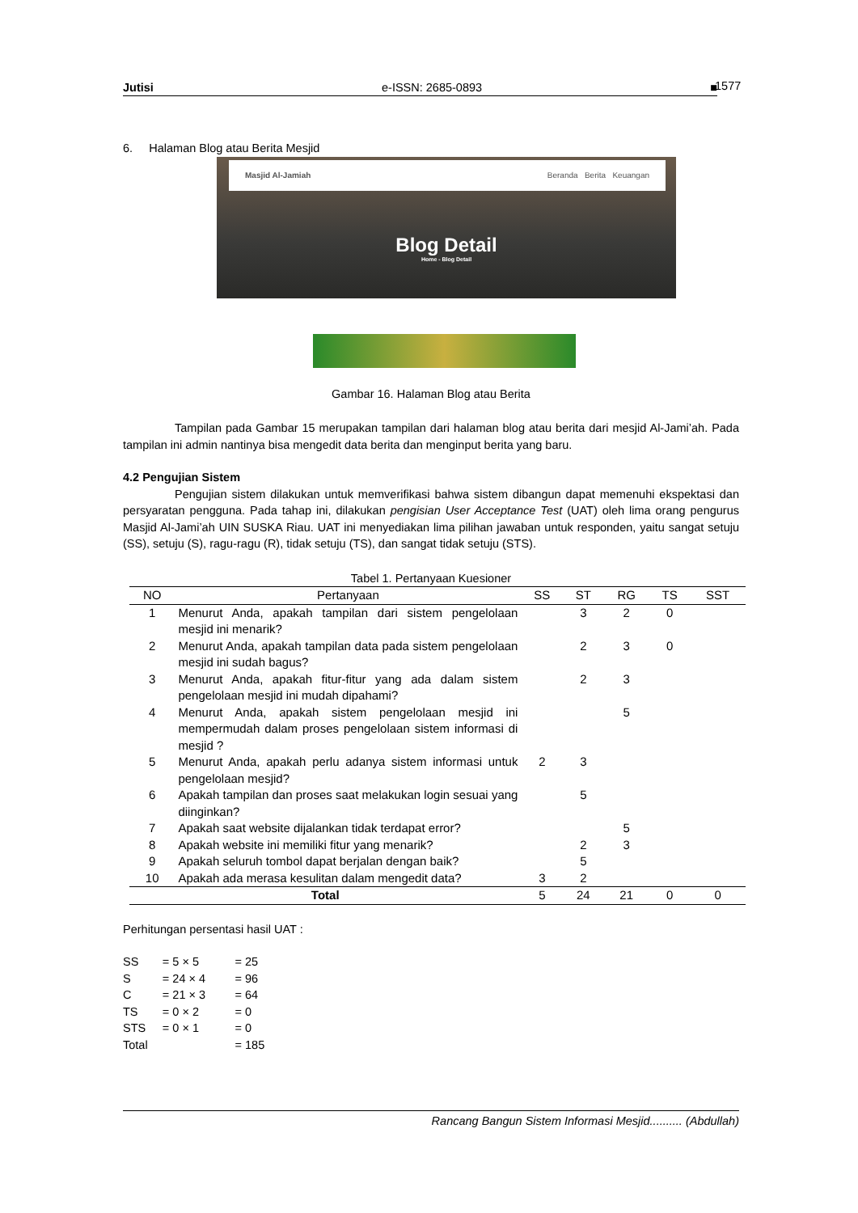Jutisi e-ISSN: 2685-0893 ■ 1577
6. Halaman Blog atau Berita Mesjid
Masjid Al-Jamiah Beranda Berita Keuangan
Blog Detail
Home - Blog Detail
Gambar 16. Halaman Blog atau Berita
Tampilan pada Gambar 15 merupakan tampilan dari halaman blog atau berita dari mesjid Al-Jami’ah. Pada tampilan ini admin nantinya bisa mengedit data berita dan menginput berita yang baru.
4.2 Pengujian Sistem
Pengujian sistem dilakukan untuk memverifikasi bahwa sistem dibangun dapat memenuhi ekspektasi dan persyaratan pengguna. Pada tahap ini, dilakukan pengisian User Acceptance Test (UAT) oleh lima orang pengurus Masjid Al-Jami’ah UIN SUSKA Riau. UAT ini menyediakan lima pilihan jawaban untuk responden, yaitu sangat setuju (SS), setuju (S), ragu-ragu (R), tidak setuju (TS), dan sangat tidak setuju (STS).
Tabel 1. Pertanyaan Kuesioner
| NO | Pertanyaan | SS | ST | RG | TS | SST |
| --- | --- | --- | --- | --- | --- | --- |
| 1 | Menurut Anda, apakah tampilan dari sistem pengelolaan mesjid ini menarik? | | 3 | 2 | 0 | |
| 2 | Menurut Anda, apakah tampilan data pada sistem pengelolaan mesjid ini sudah bagus? | | 2 | 3 | 0 | |
| 3 | Menurut Anda, apakah fitur-fitur yang ada dalam sistem pengelolaan mesjid ini mudah dipahami? | | 2 | 3 | | |
| 4 | Menurut Anda, apakah sistem pengelolaan mesjid ini mempermudah dalam proses pengelolaan sistem informasi di mesjid ? | | | 5 | | |
| 5 | Menurut Anda, apakah perlu adanya sistem informasi untuk pengelolaan mesjid? | 2 | 3 | | | |
| 6 | Apakah tampilan dan proses saat melakukan login sesuai yang diinginkan? | | 5 | | | |
| 7 | Apakah saat website dijalankan tidak terdapat error? | | | 5 | | |
| 8 | Apakah website ini memiliki fitur yang menarik? | | 2 | 3 | | |
| 9 | Apakah seluruh tombol dapat berjalan dengan baik? | | 5 | | | |
| 10 | Apakah ada merasa kesulitan dalam mengedit data? | 3 | 2 | | | |
| Total | | 5 | 24 | 21 | 0 | 0 |
Perhitungan persentasi hasil UAT :
| SS | = 5 × 5 | = 25 |
| S | = 24 × 4 | = 96 |
| C | = 21 × 3 | = 64 |
| TS | = 0 × 2 | = 0 |
| STS | = 0 × 1 | = 0 |
| Total | | = 185 |
Rancang Bangun Sistem Informasi Mesjid.......... (Abdullah)